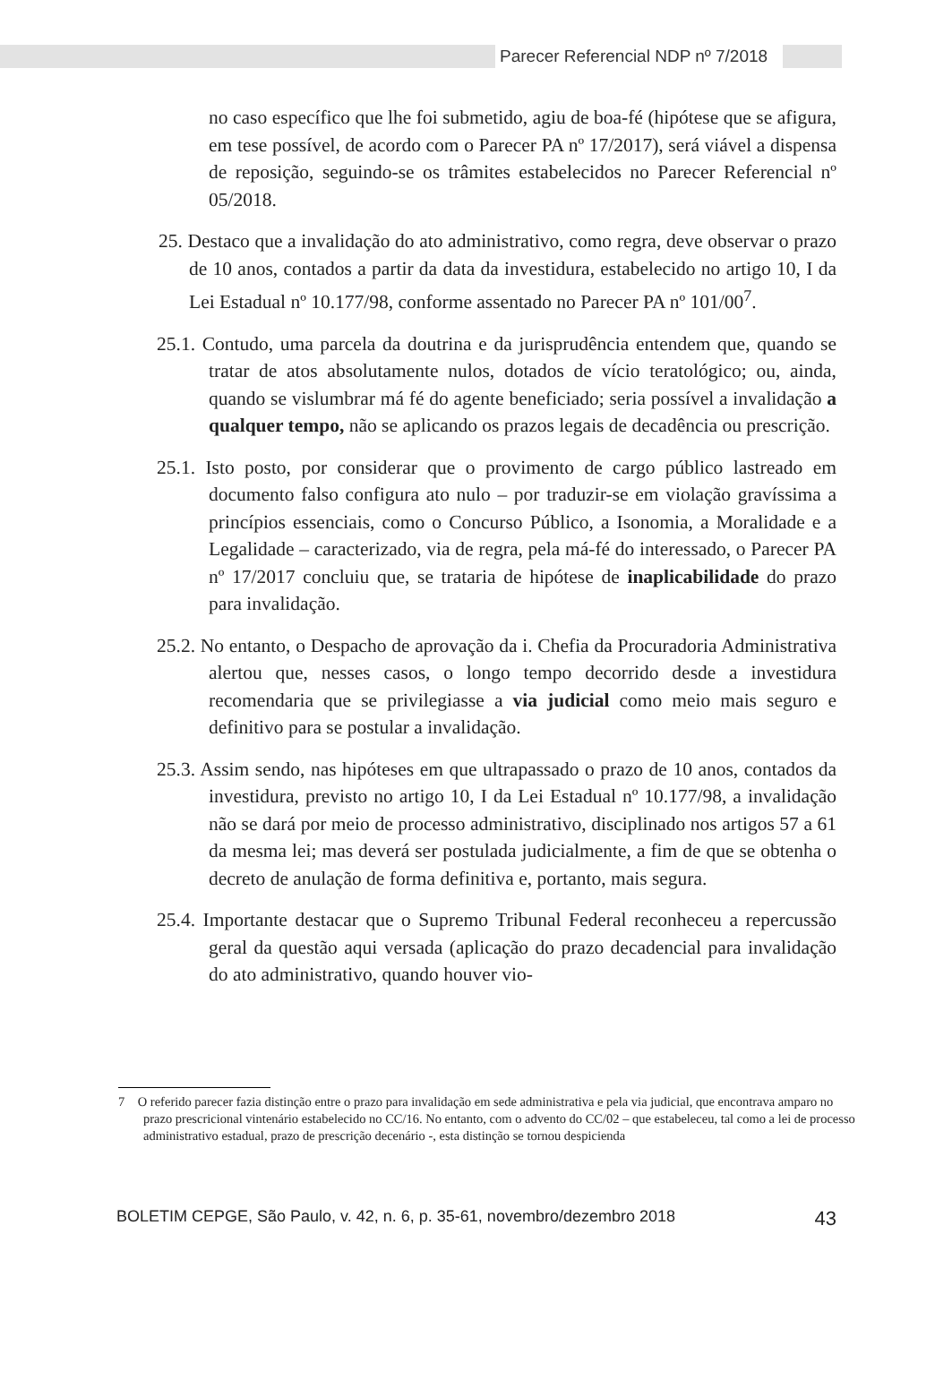Parecer Referencial NDP nº 7/2018
no caso específico que lhe foi submetido, agiu de boa-fé (hipótese que se afigura, em tese possível, de acordo com o Parecer PA nº 17/2017), será viável a dispensa de reposição, seguindo-se os trâmites estabelecidos no Parecer Referencial nº 05/2018.
25. Destaco que a invalidação do ato administrativo, como regra, deve observar o prazo de 10 anos, contados a partir da data da investidura, estabelecido no artigo 10, I da Lei Estadual nº 10.177/98, conforme assentado no Parecer PA nº 101/00<sup>7</sup>.
25.1. Contudo, uma parcela da doutrina e da jurisprudência entendem que, quando se tratar de atos absolutamente nulos, dotados de vício teratológico; ou, ainda, quando se vislumbrar má fé do agente beneficiado; seria possível a invalidação a qualquer tempo, não se aplicando os prazos legais de decadência ou prescrição.
25.1. Isto posto, por considerar que o provimento de cargo público lastreado em documento falso configura ato nulo – por traduzir-se em violação gravíssima a princípios essenciais, como o Concurso Público, a Isonomia, a Moralidade e a Legalidade – caracterizado, via de regra, pela má-fé do interessado, o Parecer PA nº 17/2017 concluiu que, se trataria de hipótese de inaplicabilidade do prazo para invalidação.
25.2. No entanto, o Despacho de aprovação da i. Chefia da Procuradoria Administrativa alertou que, nesses casos, o longo tempo decorrido desde a investidura recomendaria que se privilegiasse a via judicial como meio mais seguro e definitivo para se postular a invalidação.
25.3. Assim sendo, nas hipóteses em que ultrapassado o prazo de 10 anos, contados da investidura, previsto no artigo 10, I da Lei Estadual nº 10.177/98, a invalidação não se dará por meio de processo administrativo, disciplinado nos artigos 57 a 61 da mesma lei; mas deverá ser postulada judicialmente, a fim de que se obtenha o decreto de anulação de forma definitiva e, portanto, mais segura.
25.4. Importante destacar que o Supremo Tribunal Federal reconheceu a repercussão geral da questão aqui versada (aplicação do prazo decadencial para invalidação do ato administrativo, quando houver vio-
7 O referido parecer fazia distinção entre o prazo para invalidação em sede administrativa e pela via judicial, que encontrava amparo no prazo prescricional vintenário estabelecido no CC/16. No entanto, com o advento do CC/02 – que estabeleceu, tal como a lei de processo administrativo estadual, prazo de prescrição decenário -, esta distinção se tornou despicienda
BOLETIM CEPGE, São Paulo, v. 42, n. 6, p. 35-61, novembro/dezembro 2018 43